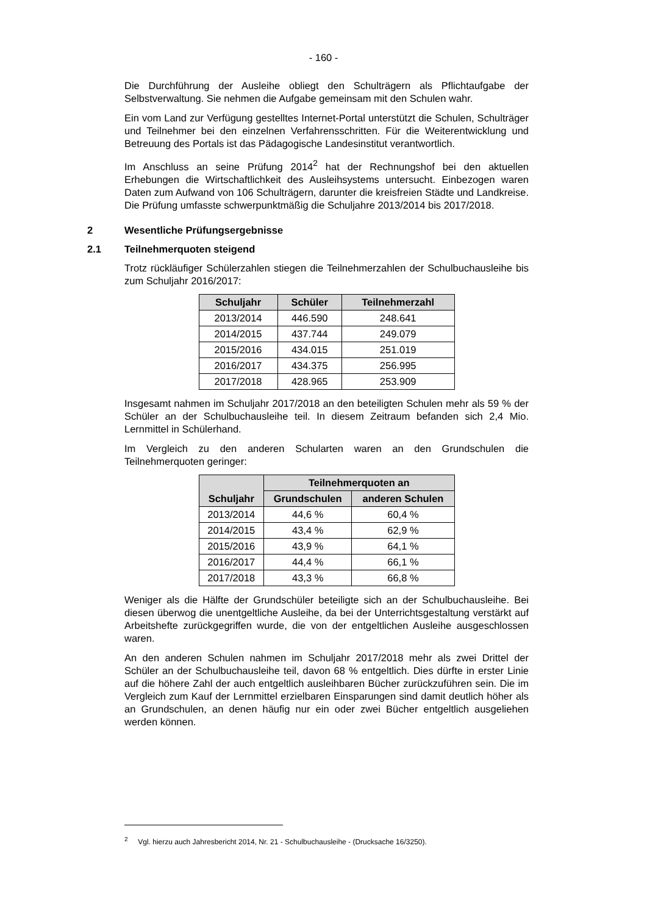- 160 -
Die Durchführung der Ausleihe obliegt den Schulträgern als Pflichtaufgabe der Selbstverwaltung. Sie nehmen die Aufgabe gemeinsam mit den Schulen wahr.
Ein vom Land zur Verfügung gestelltes Internet-Portal unterstützt die Schulen, Schulträger und Teilnehmer bei den einzelnen Verfahrensschritten. Für die Weiterentwicklung und Betreuung des Portals ist das Pädagogische Landesinstitut verantwortlich.
Im Anschluss an seine Prüfung 2014<sup>2</sup> hat der Rechnungshof bei den aktuellen Erhebungen die Wirtschaftlichkeit des Ausleihsystems untersucht. Einbezogen waren Daten zum Aufwand von 106 Schulträgern, darunter die kreisfreien Städte und Landkreise. Die Prüfung umfasste schwerpunktmäßig die Schuljahre 2013/2014 bis 2017/2018.
2 Wesentliche Prüfungsergebnisse
2.1 Teilnehmerquoten steigend
Trotz rückläufiger Schülerzahlen stiegen die Teilnehmerzahlen der Schulbuchausleihe bis zum Schuljahr 2016/2017:
| Schuljahr | Schüler | Teilnehmerzahl |
| --- | --- | --- |
| 2013/2014 | 446.590 | 248.641 |
| 2014/2015 | 437.744 | 249.079 |
| 2015/2016 | 434.015 | 251.019 |
| 2016/2017 | 434.375 | 256.995 |
| 2017/2018 | 428.965 | 253.909 |
Insgesamt nahmen im Schuljahr 2017/2018 an den beteiligten Schulen mehr als 59 % der Schüler an der Schulbuchausleihe teil. In diesem Zeitraum befanden sich 2,4 Mio. Lernmittel in Schülerhand.
Im Vergleich zu den anderen Schularten waren an den Grundschulen die Teilnehmerquoten geringer:
| Schuljahr | Teilnehmerquoten an | |
| --- | --- | --- |
| | Grundschulen | anderen Schulen |
| 2013/2014 | 44,6 % | 60,4 % |
| 2014/2015 | 43,4 % | 62,9 % |
| 2015/2016 | 43,9 % | 64,1 % |
| 2016/2017 | 44,4 % | 66,1 % |
| 2017/2018 | 43,3 % | 66,8 % |
Weniger als die Hälfte der Grundschüler beteiligte sich an der Schulbuchausleihe. Bei diesen überwog die unentgeltliche Ausleihe, da bei der Unterrichtsgestaltung verstärkt auf Arbeitshefte zurückgegriffen wurde, die von der entgeltlichen Ausleihe ausgeschlossen waren.
An den anderen Schulen nahmen im Schuljahr 2017/2018 mehr als zwei Drittel der Schüler an der Schulbuchausleihe teil, davon 68 % entgeltlich. Dies dürfte in erster Linie auf die höhere Zahl der auch entgeltlich ausleihbaren Bücher zurückzuführen sein. Die im Vergleich zum Kauf der Lernmittel erzielbaren Einsparungen sind damit deutlich höher als an Grundschulen, an denen häufig nur ein oder zwei Bücher entgeltlich ausgeliehen werden können.
<sup>2</sup> Vgl. hierzu auch Jahresbericht 2014, Nr. 21 - Schulbuchausleihe - (Drucksache 16/3250).